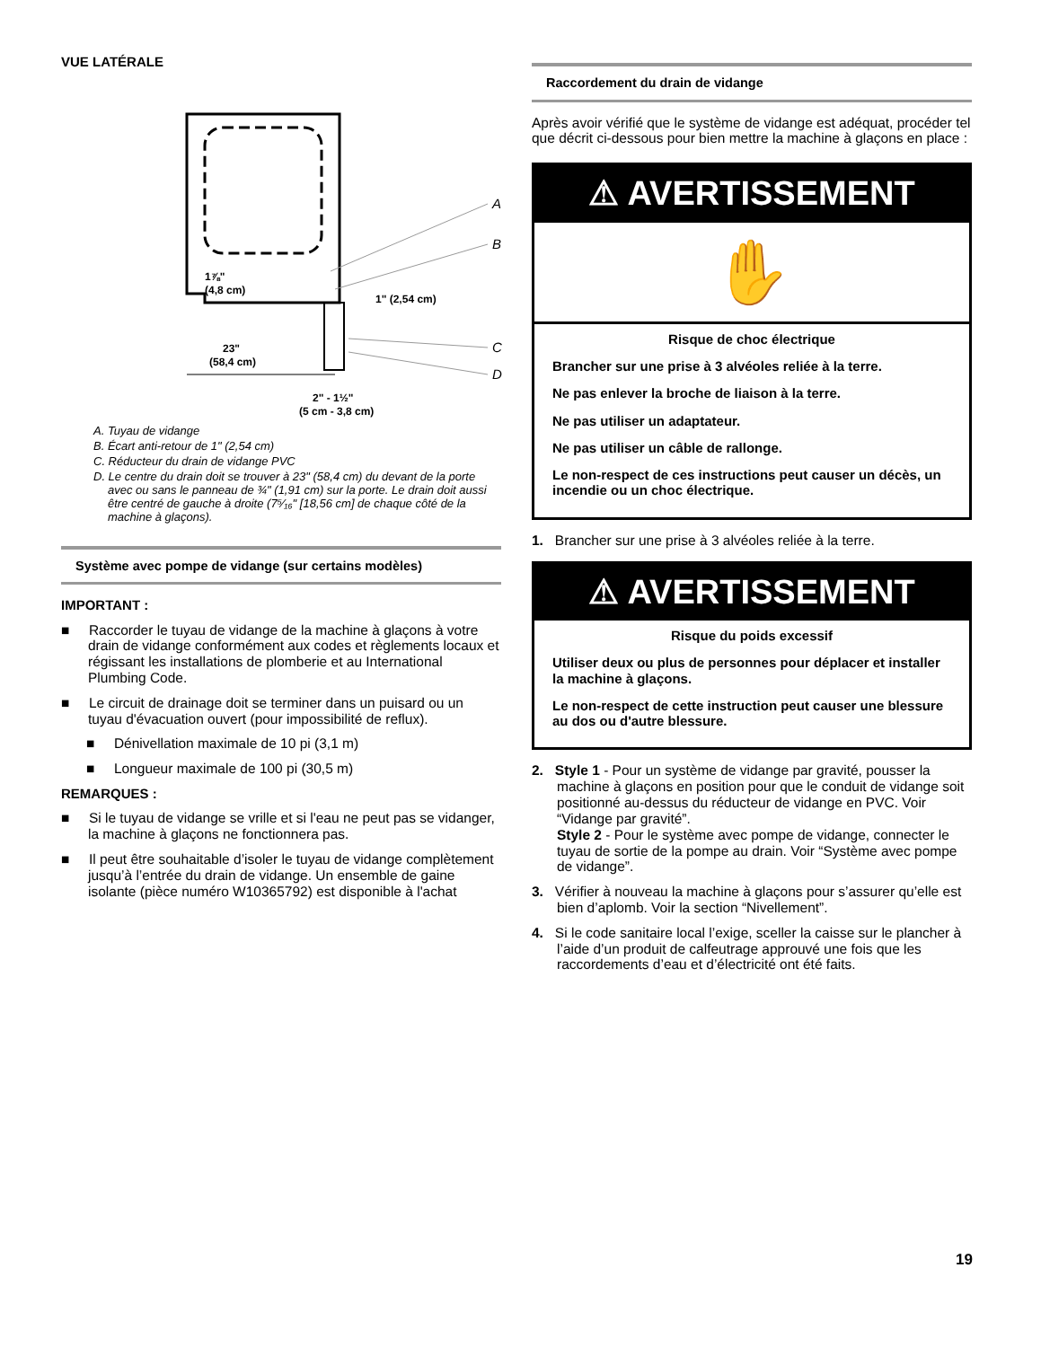VUE LATÉRALE
A
B
C
D
1⅞" (4,8 cm)
1" (2,54 cm)
23" (58,4 cm)
2" - 1½" (5 cm - 3,8 cm)
A. Tuyau de vidange
B. Écart anti-retour de 1" (2,54 cm)
C. Réducteur du drain de vidange PVC
D. Le centre du drain doit se trouver à 23" (58,4 cm) du devant de la porte avec ou sans le panneau de ¾" (1,91 cm) sur la porte. Le drain doit aussi être centré de gauche à droite (7⁵⁄₁₆" [18,56 cm] de chaque côté de la machine à glaçons).
Système avec pompe de vidange (sur certains modèles)
IMPORTANT :
■ Raccorder le tuyau de vidange de la machine à glaçons à votre drain de vidange conformément aux codes et règlements locaux et régissant les installations de plomberie et au International Plumbing Code.
■ Le circuit de drainage doit se terminer dans un puisard ou un tuyau d'évacuation ouvert (pour impossibilité de reflux).
■ Dénivellation maximale de 10 pi (3,1 m)
■ Longueur maximale de 100 pi (30,5 m)
REMARQUES :
■ Si le tuyau de vidange se vrille et si l'eau ne peut pas se vidanger, la machine à glaçons ne fonctionnera pas.
■ Il peut être souhaitable d’isoler le tuyau de vidange complètement jusqu’à l’entrée du drain de vidange. Un ensemble de gaine isolante (pièce numéro W10365792) est disponible à l'achat
Raccordement du drain de vidange
Après avoir vérifié que le système de vidange est adéquat, procéder tel que décrit ci-dessous pour bien mettre la machine à glaçons en place :
⚠ AVERTISSEMENT
✋
Risque de choc électrique
Brancher sur une prise à 3 alvéoles reliée à la terre.
Ne pas enlever la broche de liaison à la terre.
Ne pas utiliser un adaptateur.
Ne pas utiliser un câble de rallonge.
Le non-respect de ces instructions peut causer un décès, un incendie ou un choc électrique.
1. Brancher sur une prise à 3 alvéoles reliée à la terre.
⚠ AVERTISSEMENT
Risque du poids excessif
Utiliser deux ou plus de personnes pour déplacer et installer la machine à glaçons.
Le non-respect de cette instruction peut causer une blessure au dos ou d'autre blessure.
2. Style 1 - Pour un système de vidange par gravité, pousser la machine à glaçons en position pour que le conduit de vidange soit positionné au-dessus du réducteur de vidange en PVC. Voir “Vidange par gravité”.
Style 2 - Pour le système avec pompe de vidange, connecter le tuyau de sortie de la pompe au drain. Voir “Système avec pompe de vidange”.
3. Vérifier à nouveau la machine à glaçons pour s’assurer qu’elle est bien d’aplomb. Voir la section “Nivellement”.
4. Si le code sanitaire local l’exige, sceller la caisse sur le plancher à l’aide d’un produit de calfeutrage approuvé une fois que les raccordements d’eau et d’électricité ont été faits.
19